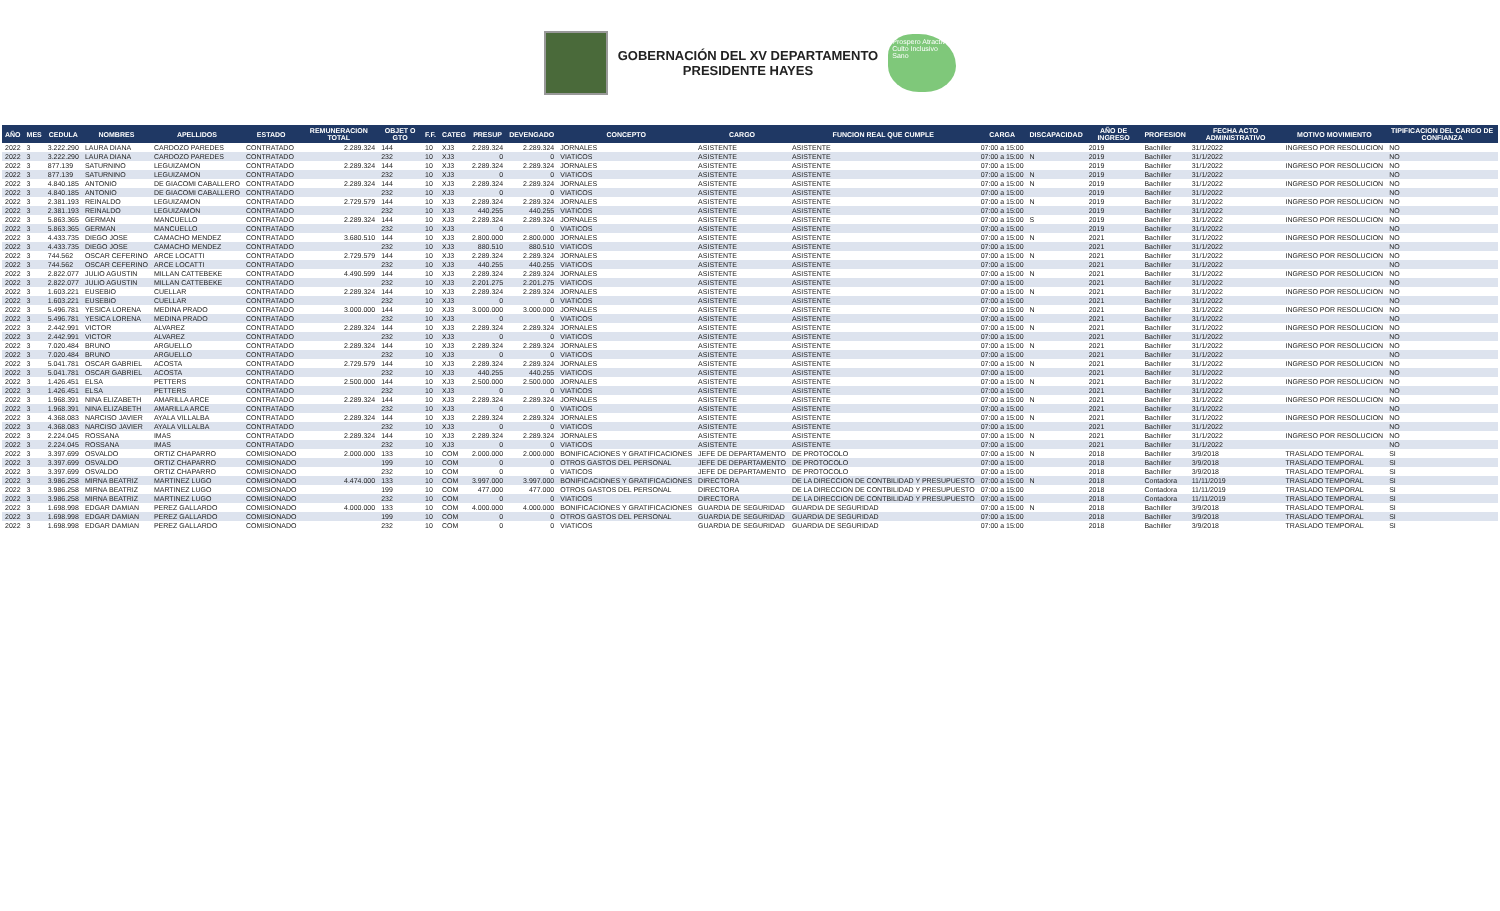GOBERNACIÓN DEL XV DEPARTAMENTO
PRESIDENTE HAYES
Prospero Atractivo Culto Inclusivo Sano
| AÑO | MES | CEDULA | NOMBRES | APELLIDOS | ESTADO | REMUNERACION TOTAL | OBJET O GTO | F.F. | CATEG | PRESUP | DEVENGADO | CONCEPTO | CARGO | FUNCION REAL QUE CUMPLE | CARGA | DISCAPACIDAD | AÑO DE INGRESO | PROFESION | FECHA ACTO ADMINISTRATIVO | MOTIVO MOVIMIENTO | TIPIFICACION DEL CARGO DE CONFIANZA |
| --- | --- | --- | --- | --- | --- | --- | --- | --- | --- | --- | --- | --- | --- | --- | --- | --- | --- | --- | --- | --- | --- |
| 2022 | 3 | 3.222.290 | LAURA DIANA | CARDOZO PAREDES | CONTRATADO | 2.289.324 | 144 | 10 | XJ3 | 2.289.324 | 2.289.324 | JORNALES | ASISTENTE | ASISTENTE | 07:00 a 15:00 | | 2019 | Bachiller | 31/1/2022 | INGRESO POR RESOLUCION | NO |
| 2022 | 3 | 3.222.290 | LAURA DIANA | CARDOZO PAREDES | CONTRATADO | | 232 | 10 | XJ3 | 0 | 0 | VIATICOS | ASISTENTE | ASISTENTE | 07:00 a 15:00 | N | 2019 | Bachiller | 31/1/2022 | | NO |
| 2022 | 3 | 877.139 | SATURNINO | LEGUIZAMON | CONTRATADO | 2.289.324 | 144 | 10 | XJ3 | 2.289.324 | 2.289.324 | JORNALES | ASISTENTE | ASISTENTE | 07:00 a 15:00 | | 2019 | Bachiller | 31/1/2022 | INGRESO POR RESOLUCION | NO |
| 2022 | 3 | 877.139 | SATURNINO | LEGUIZAMON | CONTRATADO | | 232 | 10 | XJ3 | 0 | 0 | VIATICOS | ASISTENTE | ASISTENTE | 07:00 a 15:00 | N | 2019 | Bachiller | 31/1/2022 | | NO |
| 2022 | 3 | 4.840.185 | ANTONIO | DE GIACOMI CABALLERO | CONTRATADO | 2.289.324 | 144 | 10 | XJ3 | 2.289.324 | 2.289.324 | JORNALES | ASISTENTE | ASISTENTE | 07:00 a 15:00 | N | 2019 | Bachiller | 31/1/2022 | INGRESO POR RESOLUCION | NO |
| 2022 | 3 | 4.840.185 | ANTONIO | DE GIACOMI CABALLERO | CONTRATADO | | 232 | 10 | XJ3 | 0 | 0 | VIATICOS | ASISTENTE | ASISTENTE | 07:00 a 15:00 | | 2019 | Bachiller | 31/1/2022 | | NO |
| 2022 | 3 | 2.381.193 | REINALDO | LEGUIZAMON | CONTRATADO | 2.729.579 | 144 | 10 | XJ3 | 2.289.324 | 2.289.324 | JORNALES | ASISTENTE | ASISTENTE | 07:00 a 15:00 | N | 2019 | Bachiller | 31/1/2022 | INGRESO POR RESOLUCION | NO |
| 2022 | 3 | 2.381.193 | REINALDO | LEGUIZAMON | CONTRATADO | | 232 | 10 | XJ3 | 440.255 | 440.255 | VIATICOS | ASISTENTE | ASISTENTE | 07:00 a 15:00 | | 2019 | Bachiller | 31/1/2022 | | NO |
| 2022 | 3 | 5.863.365 | GERMAN | MANCUELLO | CONTRATADO | 2.289.324 | 144 | 10 | XJ3 | 2.289.324 | 2.289.324 | JORNALES | ASISTENTE | ASISTENTE | 07:00 a 15:00 | S | 2019 | Bachiller | 31/1/2022 | INGRESO POR RESOLUCION | NO |
| 2022 | 3 | 5.863.365 | GERMAN | MANCUELLO | CONTRATADO | | 232 | 10 | XJ3 | 0 | 0 | VIATICOS | ASISTENTE | ASISTENTE | 07:00 a 15:00 | | 2019 | Bachiller | 31/1/2022 | | NO |
| 2022 | 3 | 4.433.735 | DIEGO JOSE | CAMACHO MENDEZ | CONTRATADO | 3.680.510 | 144 | 10 | XJ3 | 2.800.000 | 2.800.000 | JORNALES | ASISTENTE | ASISTENTE | 07:00 a 15:00 | N | 2021 | Bachiller | 31/1/2022 | INGRESO POR RESOLUCION | NO |
| 2022 | 3 | 4.433.735 | DIEGO JOSE | CAMACHO MENDEZ | CONTRATADO | | 232 | 10 | XJ3 | 880.510 | 880.510 | VIATICOS | ASISTENTE | ASISTENTE | 07:00 a 15:00 | | 2021 | Bachiller | 31/1/2022 | | NO |
| 2022 | 3 | 744.562 | OSCAR CEFERINO | ARCE LOCATTI | CONTRATADO | 2.729.579 | 144 | 10 | XJ3 | 2.289.324 | 2.289.324 | JORNALES | ASISTENTE | ASISTENTE | 07:00 a 15:00 | N | 2021 | Bachiller | 31/1/2022 | INGRESO POR RESOLUCION | NO |
| 2022 | 3 | 744.562 | OSCAR CEFERINO | ARCE LOCATTI | CONTRATADO | | 232 | 10 | XJ3 | 440.255 | 440.255 | VIATICOS | ASISTENTE | ASISTENTE | 07:00 a 15:00 | | 2021 | Bachiller | 31/1/2022 | | NO |
| 2022 | 3 | 2.822.077 | JULIO AGUSTIN | MILLAN CATTEBEKE | CONTRATADO | 4.490.599 | 144 | 10 | XJ3 | 2.289.324 | 2.289.324 | JORNALES | ASISTENTE | ASISTENTE | 07:00 a 15:00 | N | 2021 | Bachiller | 31/1/2022 | INGRESO POR RESOLUCION | NO |
| 2022 | 3 | 2.822.077 | JULIO AGUSTIN | MILLAN CATTEBEKE | CONTRATADO | | 232 | 10 | XJ3 | 2.201.275 | 2.201.275 | VIATICOS | ASISTENTE | ASISTENTE | 07:00 a 15:00 | | 2021 | Bachiller | 31/1/2022 | | NO |
| 2022 | 3 | 1.603.221 | EUSEBIO | CUELLAR | CONTRATADO | 2.289.324 | 144 | 10 | XJ3 | 2.289.324 | 2.289.324 | JORNALES | ASISTENTE | ASISTENTE | 07:00 a 15:00 | N | 2021 | Bachiller | 31/1/2022 | INGRESO POR RESOLUCION | NO |
| 2022 | 3 | 1.603.221 | EUSEBIO | CUELLAR | CONTRATADO | | 232 | 10 | XJ3 | 0 | 0 | VIATICOS | ASISTENTE | ASISTENTE | 07:00 a 15:00 | | 2021 | Bachiller | 31/1/2022 | | NO |
| 2022 | 3 | 5.496.781 | YESICA LORENA | MEDINA PRADO | CONTRATADO | 3.000.000 | 144 | 10 | XJ3 | 3.000.000 | 3.000.000 | JORNALES | ASISTENTE | ASISTENTE | 07:00 a 15:00 | N | 2021 | Bachiller | 31/1/2022 | INGRESO POR RESOLUCION | NO |
| 2022 | 3 | 5.496.781 | YESICA LORENA | MEDINA PRADO | CONTRATADO | | 232 | 10 | XJ3 | 0 | 0 | VIATICOS | ASISTENTE | ASISTENTE | 07:00 a 15:00 | | 2021 | Bachiller | 31/1/2022 | | NO |
| 2022 | 3 | 2.442.991 | VICTOR | ALVAREZ | CONTRATADO | 2.289.324 | 144 | 10 | XJ3 | 2.289.324 | 2.289.324 | JORNALES | ASISTENTE | ASISTENTE | 07:00 a 15:00 | N | 2021 | Bachiller | 31/1/2022 | INGRESO POR RESOLUCION | NO |
| 2022 | 3 | 2.442.991 | VICTOR | ALVAREZ | CONTRATADO | | 232 | 10 | XJ3 | 0 | 0 | VIATICOS | ASISTENTE | ASISTENTE | 07:00 a 15:00 | | 2021 | Bachiller | 31/1/2022 | | NO |
| 2022 | 3 | 7.020.484 | BRUNO | ARGUELLO | CONTRATADO | 2.289.324 | 144 | 10 | XJ3 | 2.289.324 | 2.289.324 | JORNALES | ASISTENTE | ASISTENTE | 07:00 a 15:00 | N | 2021 | Bachiller | 31/1/2022 | INGRESO POR RESOLUCION | NO |
| 2022 | 3 | 7.020.484 | BRUNO | ARGUELLO | CONTRATADO | | 232 | 10 | XJ3 | 0 | 0 | VIATICOS | ASISTENTE | ASISTENTE | 07:00 a 15:00 | | 2021 | Bachiller | 31/1/2022 | | NO |
| 2022 | 3 | 5.041.781 | OSCAR GABRIEL | ACOSTA | CONTRATADO | 2.729.579 | 144 | 10 | XJ3 | 2.289.324 | 2.289.324 | JORNALES | ASISTENTE | ASISTENTE | 07:00 a 15:00 | N | 2021 | Bachiller | 31/1/2022 | INGRESO POR RESOLUCION | NO |
| 2022 | 3 | 5.041.781 | OSCAR GABRIEL | ACOSTA | CONTRATADO | | 232 | 10 | XJ3 | 440.255 | 440.255 | VIATICOS | ASISTENTE | ASISTENTE | 07:00 a 15:00 | | 2021 | Bachiller | 31/1/2022 | | NO |
| 2022 | 3 | 1.426.451 | ELSA | PETTERS | CONTRATADO | 2.500.000 | 144 | 10 | XJ3 | 2.500.000 | 2.500.000 | JORNALES | ASISTENTE | ASISTENTE | 07:00 a 15:00 | N | 2021 | Bachiller | 31/1/2022 | INGRESO POR RESOLUCION | NO |
| 2022 | 3 | 1.426.451 | ELSA | PETTERS | CONTRATADO | | 232 | 10 | XJ3 | 0 | 0 | VIATICOS | ASISTENTE | ASISTENTE | 07:00 a 15:00 | | 2021 | Bachiller | 31/1/2022 | | NO |
| 2022 | 3 | 1.968.391 | NINA ELIZABETH | AMARILLA ARCE | CONTRATADO | 2.289.324 | 144 | 10 | XJ3 | 2.289.324 | 2.289.324 | JORNALES | ASISTENTE | ASISTENTE | 07:00 a 15:00 | N | 2021 | Bachiller | 31/1/2022 | INGRESO POR RESOLUCION | NO |
| 2022 | 3 | 1.968.391 | NINA ELIZABETH | AMARILLA ARCE | CONTRATADO | | 232 | 10 | XJ3 | 0 | 0 | VIATICOS | ASISTENTE | ASISTENTE | 07:00 a 15:00 | | 2021 | Bachiller | 31/1/2022 | | NO |
| 2022 | 3 | 4.368.083 | NARCISO JAVIER | AYALA VILLALBA | CONTRATADO | 2.289.324 | 144 | 10 | XJ3 | 2.289.324 | 2.289.324 | JORNALES | ASISTENTE | ASISTENTE | 07:00 a 15:00 | N | 2021 | Bachiller | 31/1/2022 | INGRESO POR RESOLUCION | NO |
| 2022 | 3 | 4.368.083 | NARCISO JAVIER | AYALA VILLALBA | CONTRATADO | | 232 | 10 | XJ3 | 0 | 0 | VIATICOS | ASISTENTE | ASISTENTE | 07:00 a 15:00 | | 2021 | Bachiller | 31/1/2022 | | NO |
| 2022 | 3 | 2.224.045 | ROSSANA | IMAS | CONTRATADO | 2.289.324 | 144 | 10 | XJ3 | 2.289.324 | 2.289.324 | JORNALES | ASISTENTE | ASISTENTE | 07:00 a 15:00 | N | 2021 | Bachiller | 31/1/2022 | INGRESO POR RESOLUCION | NO |
| 2022 | 3 | 2.224.045 | ROSSANA | IMAS | CONTRATADO | | 232 | 10 | XJ3 | 0 | 0 | VIATICOS | ASISTENTE | ASISTENTE | 07:00 a 15:00 | | 2021 | Bachiller | 31/1/2022 | | NO |
| 2022 | 3 | 3.397.699 | OSVALDO | ORTIZ CHAPARRO | COMISIONADO | 2.000.000 | 133 | 10 | COM | 2.000.000 | 2.000.000 | BONIFICACIONES Y GRATIFICACIONES | JEFE DE DEPARTAMENTO | DE PROTOCOLO | 07:00 a 15:00 | N | 2018 | Bachiller | 3/9/2018 | TRASLADO TEMPORAL | SI |
| 2022 | 3 | 3.397.699 | OSVALDO | ORTIZ CHAPARRO | COMISIONADO | | 199 | 10 | COM | 0 | 0 | OTROS GASTOS DEL PERSONAL | JEFE DE DEPARTAMENTO | DE PROTOCOLO | 07:00 a 15:00 | | 2018 | Bachiller | 3/9/2018 | TRASLADO TEMPORAL | SI |
| 2022 | 3 | 3.397.699 | OSVALDO | ORTIZ CHAPARRO | COMISIONADO | | 232 | 10 | COM | 0 | 0 | VIATICOS | JEFE DE DEPARTAMENTO | DE PROTOCOLO | 07:00 a 15:00 | | 2018 | Bachiller | 3/9/2018 | TRASLADO TEMPORAL | SI |
| 2022 | 3 | 3.986.258 | MIRNA BEATRIZ | MARTINEZ LUGO | COMISIONADO | 4.474.000 | 133 | 10 | COM | 3.997.000 | 3.997.000 | BONIFICACIONES Y GRATIFICACIONES | DIRECTORA | DE LA DIRECCION DE CONTBILIDAD Y PRESUPUESTO | 07:00 a 15:00 | N | 2018 | Contadora | 11/11/2019 | TRASLADO TEMPORAL | SI |
| 2022 | 3 | 3.986.258 | MIRNA BEATRIZ | MARTINEZ LUGO | COMISIONADO | | 199 | 10 | COM | 477.000 | 477.000 | OTROS GASTOS DEL PERSONAL | DIRECTORA | DE LA DIRECCION DE CONTBILIDAD Y PRESUPUESTO | 07:00 a 15:00 | | 2018 | Contadora | 11/11/2019 | TRASLADO TEMPORAL | SI |
| 2022 | 3 | 3.986.258 | MIRNA BEATRIZ | MARTINEZ LUGO | COMISIONADO | | 232 | 10 | COM | 0 | 0 | VIATICOS | DIRECTORA | DE LA DIRECCION DE CONTBILIDAD Y PRESUPUESTO | 07:00 a 15:00 | | 2018 | Contadora | 11/11/2019 | TRASLADO TEMPORAL | SI |
| 2022 | 3 | 1.698.998 | EDGAR DAMIAN | PEREZ GALLARDO | COMISIONADO | 4.000.000 | 133 | 10 | COM | 4.000.000 | 4.000.000 | BONIFICACIONES Y GRATIFICACIONES | GUARDIA DE SEGURIDAD | GUARDIA DE SEGURIDAD | 07:00 a 15:00 | N | 2018 | Bachiller | 3/9/2018 | TRASLADO TEMPORAL | SI |
| 2022 | 3 | 1.698.998 | EDGAR DAMIAN | PEREZ GALLARDO | COMISIONADO | | 199 | 10 | COM | 0 | 0 | OTROS GASTOS DEL PERSONAL | GUARDIA DE SEGURIDAD | GUARDIA DE SEGURIDAD | 07:00 a 15:00 | | 2018 | Bachiller | 3/9/2018 | TRASLADO TEMPORAL | SI |
| 2022 | 3 | 1.698.998 | EDGAR DAMIAN | PEREZ GALLARDO | COMISIONADO | | 232 | 10 | COM | 0 | 0 | VIATICOS | GUARDIA DE SEGURIDAD | GUARDIA DE SEGURIDAD | 07:00 a 15:00 | | 2018 | Bachiller | 3/9/2018 | TRASLADO TEMPORAL | SI |